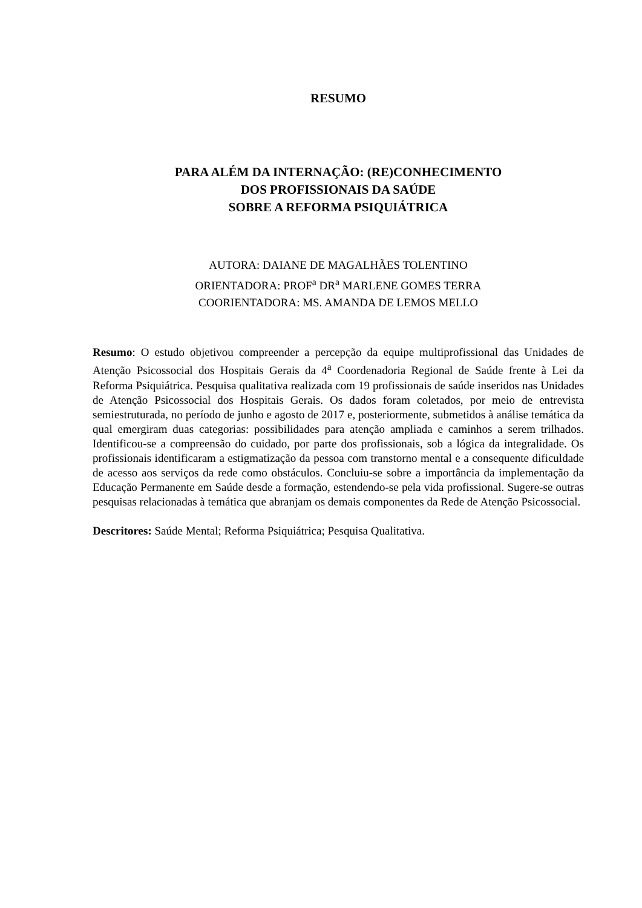RESUMO
PARA ALÉM DA INTERNAÇÃO: (RE)CONHECIMENTO
DOS PROFISSIONAIS DA SAÚDE
SOBRE A REFORMA PSIQUIÁTRICA
AUTORA: DAIANE DE MAGALHÃES TOLENTINO
ORIENTADORA: PROF<sup>a</sup> DR<sup>a</sup> MARLENE GOMES TERRA
COORIENTADORA: MS. AMANDA DE LEMOS MELLO
Resumo: O estudo objetivou compreender a percepção da equipe multiprofissional das Unidades de Atenção Psicossocial dos Hospitais Gerais da 4<sup>a</sup> Coordenadoria Regional de Saúde frente à Lei da Reforma Psiquiátrica. Pesquisa qualitativa realizada com 19 profissionais de saúde inseridos nas Unidades de Atenção Psicossocial dos Hospitais Gerais. Os dados foram coletados, por meio de entrevista semiestruturada, no período de junho e agosto de 2017 e, posteriormente, submetidos à análise temática da qual emergiram duas categorias: possibilidades para atenção ampliada e caminhos a serem trilhados. Identificou-se a compreensão do cuidado, por parte dos profissionais, sob a lógica da integralidade. Os profissionais identificaram a estigmatização da pessoa com transtorno mental e a consequente dificuldade de acesso aos serviços da rede como obstáculos. Concluiu-se sobre a importância da implementação da Educação Permanente em Saúde desde a formação, estendendo-se pela vida profissional. Sugere-se outras pesquisas relacionadas à temática que abranjam os demais componentes da Rede de Atenção Psicossocial.
Descritores: Saúde Mental; Reforma Psiquiátrica; Pesquisa Qualitativa.